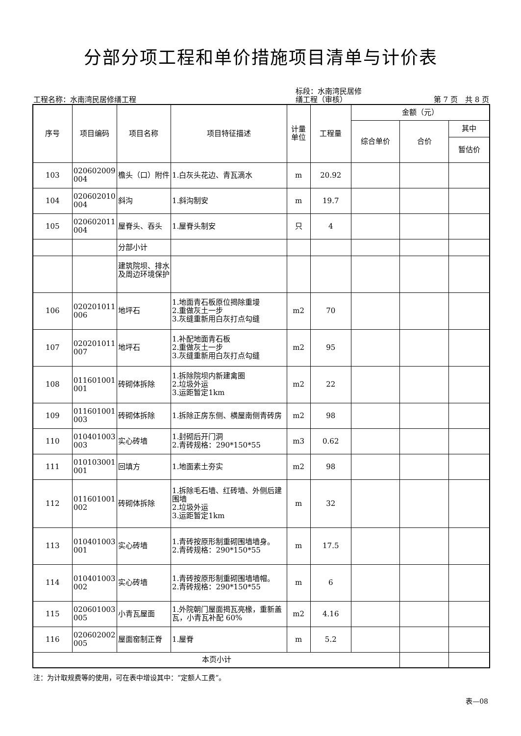分部分项工程和单价措施项目清单与计价表
工程名称：水南湾民居修缮工程
标段：水南湾民居修
缮工程（审核）
第 7 页　共 8 页
| 序号 | 项目编码 | 项目名称 | 项目特征描述 | 计量 单位 | 工程量 | 金额（元） | | |
| --- | --- | --- | --- | --- | --- | --- | --- | --- |
| | | | | | | 综合单价 | 合价 | 其中 |
| | | | | | | | | 暂估价 |
| 103 | 020602009 004 | 檐头（口）附件 | 1.白灰头花边、青瓦滴水 | m | 20.92 | | | |
| 104 | 020602010 004 | 斜沟 | 1.斜沟制安 | m | 19.7 | | | |
| 105 | 020602011 004 | 屋脊头、吞头 | 1.屋脊头制安 | 只 | 4 | | | |
| | | 分部小计 | | | | | | |
| | | 建筑院坝、排水及周边环境保护 | | | | | | |
| 106 | 020201011 006 | 地坪石 | 1.地面青石板原位揭除重墁 2.重做灰土一步 3.灰缝重新用白灰打点勾缝 | m2 | 70 | | | |
| 107 | 020201011 007 | 地坪石 | 1.补配地面青石板 2.重做灰土一步 3.灰缝重新用白灰打点勾缝 | m2 | 95 | | | |
| 108 | 011601001 001 | 砖砌体拆除 | 1.拆除院坝内新建禽圈 2.垃圾外运 3.运距暂定1km | m2 | 22 | | | |
| 109 | 011601001 003 | 砖砌体拆除 | 1.拆除正房东侧、横屋南侧青砖房 | m2 | 98 | | | |
| 110 | 010401003 003 | 实心砖墙 | 1.封砌后开门洞 2.青砖规格：290*150*55 | m3 | 0.62 | | | |
| 111 | 010103001 001 | 回填方 | 1.地面素土夯实 | m2 | 98 | | | |
| 112 | 011601001 002 | 砖砌体拆除 | 1.拆除毛石墙、红砖墙、外侧后建围墙 2.垃圾外运 3.运距暂定1km | m | 32 | | | |
| 113 | 010401003 001 | 实心砖墙 | 1.青砖按原形制重砌围墙墙身。 2.青砖规格：290*150*55 | m | 17.5 | | | |
| 114 | 010401003 002 | 实心砖墙 | 1.青砖按原形制重砌围墙墙帽。 2.青砖规格：290*150*55 | m | 6 | | | |
| 115 | 020601003 005 | 小青瓦屋面 | 1.外院朝门屋面揭瓦亮椽，重新盖瓦，小青瓦补配 60% | m2 | 4.16 | | | |
| 116 | 020602002 005 | 屋面窑制正脊 | 1.屋脊 | m | 5.2 | | | |
| 本页小计 | | | | | | | | |
注：为计取规费等的使用，可在表中增设其中：“定额人工费”。
表—08